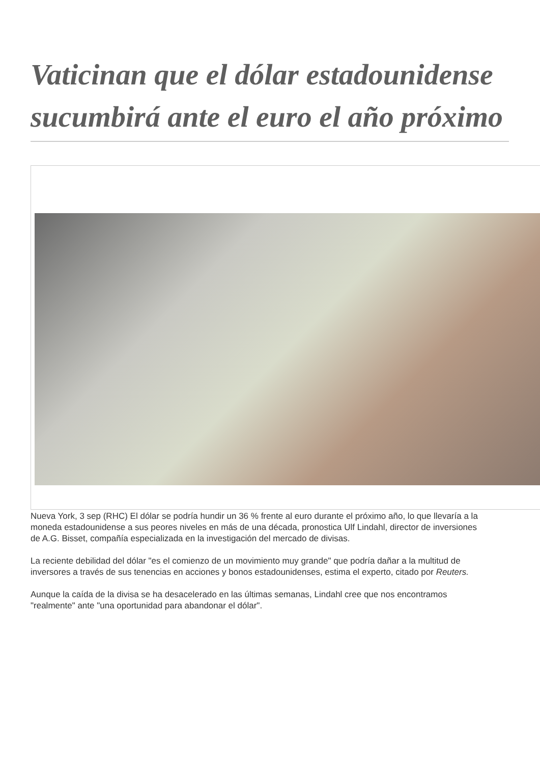Vaticinan que el dólar estadounidense sucumbirá ante el euro el año próximo
Nueva York, 3 sep (RHC) El dólar se podría hundir un 36 % frente al euro durante el próximo año, lo que llevaría a la moneda estadounidense a sus peores niveles en más de una década, pronostica Ulf Lindahl, director de inversiones de A.G. Bisset, compañía especializada en la investigación del mercado de divisas.
La reciente debilidad del dólar "es el comienzo de un movimiento muy grande" que podría dañar a la multitud de inversores a través de sus tenencias en acciones y bonos estadounidenses, estima el experto, citado por Reuters.
Aunque la caída de la divisa se ha desacelerado en las últimas semanas, Lindahl cree que nos encontramos "realmente" ante "una oportunidad para abandonar el dólar".